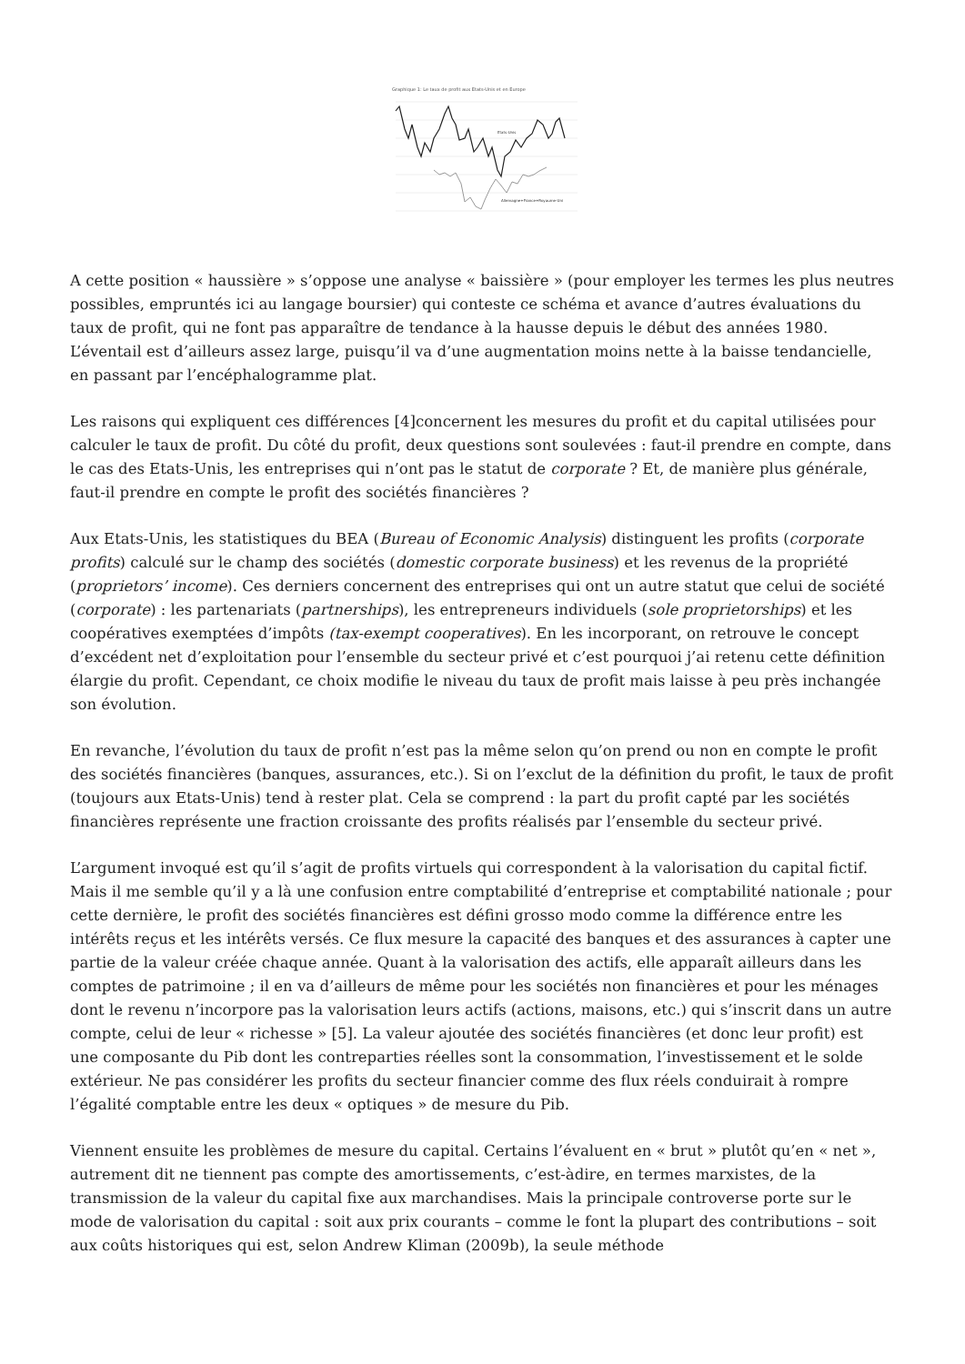Graphique 1: Le taux de profit aux Etats-Unis et en Europe
Etats-Unis
Allemagne+France+Royaume-Uni
A cette position « haussière » s’oppose une analyse « baissière » (pour employer les termes les plus neutres possibles, empruntés ici au langage boursier) qui conteste ce schéma et avance d’autres évaluations du taux de profit, qui ne font pas apparaître de tendance à la hausse depuis le début des années 1980. L’éventail est d’ailleurs assez large, puisqu’il va d’une augmentation moins nette à la baisse tendancielle, en passant par l’encéphalogramme plat.
Les raisons qui expliquent ces différences [4]concernent les mesures du profit et du capital utilisées pour calculer le taux de profit. Du côté du profit, deux questions sont soulevées : faut-il prendre en compte, dans le cas des Etats-Unis, les entreprises qui n’ont pas le statut de corporate ? Et, de manière plus générale, faut-il prendre en compte le profit des sociétés financières ?
Aux Etats-Unis, les statistiques du BEA (Bureau of Economic Analysis) distinguent les profits (corporate profits) calculé sur le champ des sociétés (domestic corporate business) et les revenus de la propriété (proprietors’ income). Ces derniers concernent des entreprises qui ont un autre statut que celui de société (corporate) : les partenariats (partnerships), les entrepreneurs individuels (sole proprietorships) et les coopératives exemptées d’impôts (tax-exempt cooperatives). En les incorporant, on retrouve le concept d’excédent net d’exploitation pour l’ensemble du secteur privé et c’est pourquoi j’ai retenu cette définition élargie du profit. Cependant, ce choix modifie le niveau du taux de profit mais laisse à peu près inchangée son évolution.
En revanche, l’évolution du taux de profit n’est pas la même selon qu’on prend ou non en compte le profit des sociétés financières (banques, assurances, etc.). Si on l’exclut de la définition du profit, le taux de profit (toujours aux Etats-Unis) tend à rester plat. Cela se comprend : la part du profit capté par les sociétés financières représente une fraction croissante des profits réalisés par l’ensemble du secteur privé.
L’argument invoqué est qu’il s’agit de profits virtuels qui correspondent à la valorisation du capital fictif. Mais il me semble qu’il y a là une confusion entre comptabilité d’entreprise et comptabilité nationale ; pour cette dernière, le profit des sociétés financières est défini grosso modo comme la différence entre les intérêts reçus et les intérêts versés. Ce flux mesure la capacité des banques et des assurances à capter une partie de la valeur créée chaque année. Quant à la valorisation des actifs, elle apparaît ailleurs dans les comptes de patrimoine ; il en va d’ailleurs de même pour les sociétés non financières et pour les ménages dont le revenu n’incorpore pas la valorisation leurs actifs (actions, maisons, etc.) qui s’inscrit dans un autre compte, celui de leur « richesse » [5]. La valeur ajoutée des sociétés financières (et donc leur profit) est une composante du Pib dont les contreparties réelles sont la consommation, l’investissement et le solde extérieur. Ne pas considérer les profits du secteur financier comme des flux réels conduirait à rompre l’égalité comptable entre les deux « optiques » de mesure du Pib.
Viennent ensuite les problèmes de mesure du capital. Certains l’évaluent en « brut » plutôt qu’en « net », autrement dit ne tiennent pas compte des amortissements, c’est-àdire, en termes marxistes, de la transmission de la valeur du capital fixe aux marchandises. Mais la principale controverse porte sur le mode de valorisation du capital : soit aux prix courants – comme le font la plupart des contributions – soit aux coûts historiques qui est, selon Andrew Kliman (2009b), la seule méthode